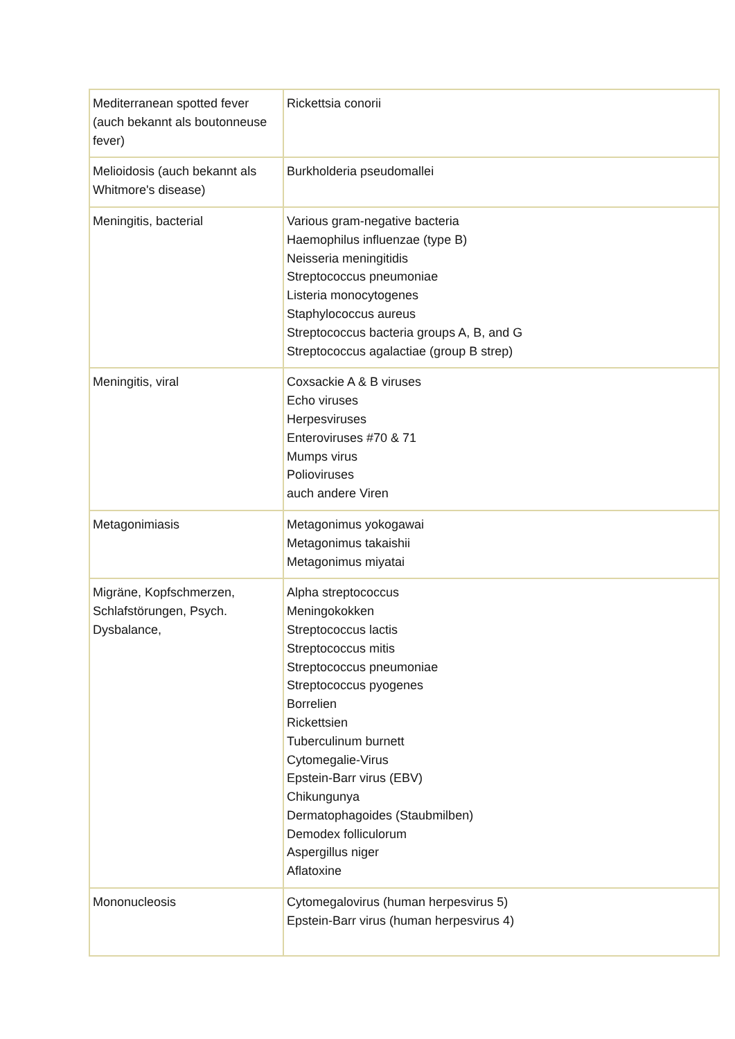| Mediterranean spotted fever (auch bekannt als boutonneuse fever) | Rickettsia conorii |
| Melioidosis (auch bekannt als Whitmore's disease) | Burkholderia pseudomallei |
| Meningitis, bacterial | Various gram-negative bacteria Haemophilus influenzae (type B) Neisseria meningitidis Streptococcus pneumoniae Listeria monocytogenes Staphylococcus aureus Streptococcus bacteria groups A, B, and G Streptococcus agalactiae (group B strep) |
| Meningitis, viral | Coxsackie A & B viruses Echo viruses Herpesviruses Enteroviruses #70 & 71 Mumps virus Polioviruses auch andere Viren |
| Metagonimiasis | Metagonimus yokogawai Metagonimus takaishii Metagonimus miyatai |
| Migräne, Kopfschmerzen, Schlafstörungen, Psych. Dysbalance, | Alpha streptococcus Meningokokken Streptococcus lactis Streptococcus mitis Streptococcus pneumoniae Streptococcus pyogenes Borrelien Rickettsien Tuberculinum burnett Cytomegalie-Virus Epstein-Barr virus (EBV) Chikungunya Dermatophagoides (Staubmilben) Demodex folliculorum Aspergillus niger Aflatoxine |
| Mononucleosis | Cytomegalovirus (human herpesvirus 5) Epstein-Barr virus (human herpesvirus 4) |